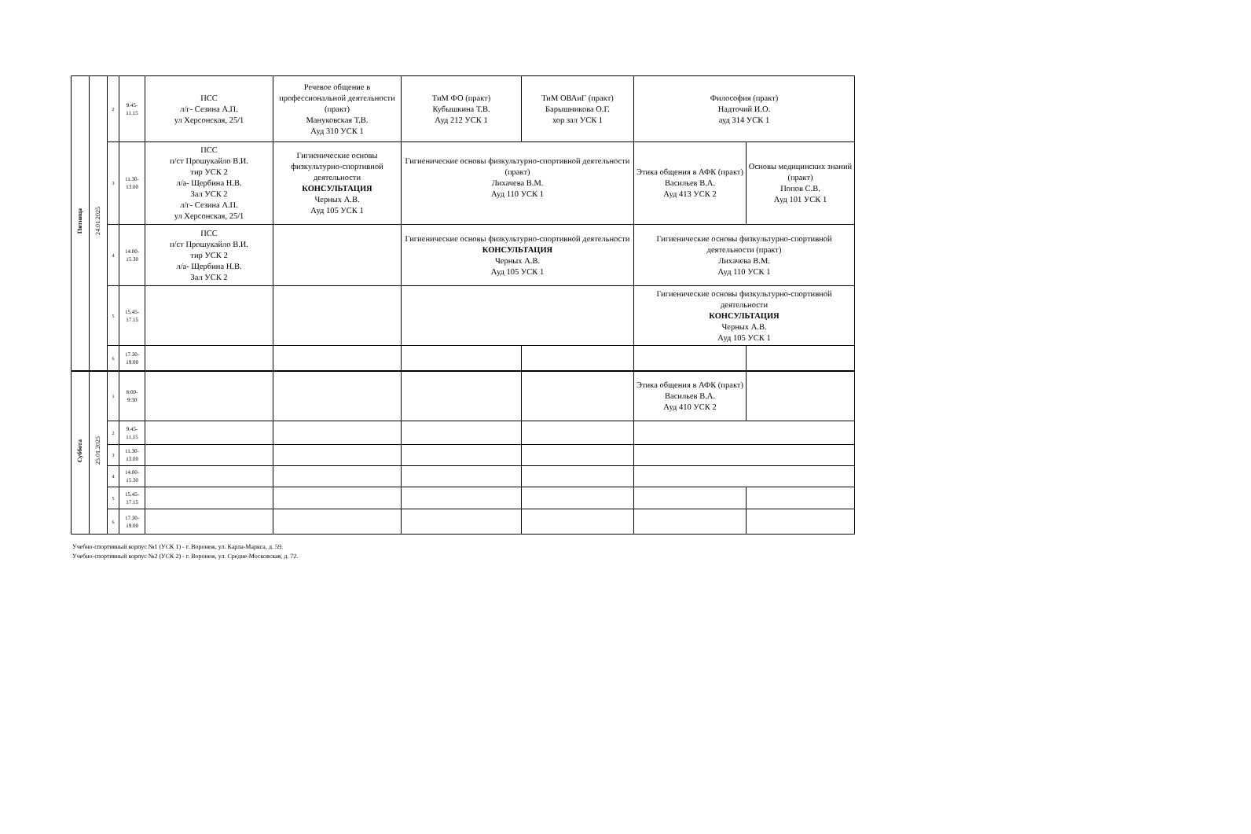| Пятница | 24.01.2025 | 2 | 9.45- 11.15 | ПСС л/г- Сезина А.П. ул Херсонская, 25/1 | Речевое общение в профессиональной деятельности (практ) Мануковская Т.В. Ауд 310 УСК 1 | ТиМ ФО (практ) Кубышкина Т.В. Ауд 212 УСК 1 | ТиМ ОВАиГ (практ) Барышникова О.Г. хор зал УСК 1 | Философия (практ) Надточий И.О. ауд 314 УСК 1 | |
| | | 3 | 11.30- 13.00 | ПСС п/ст Прошукайло В.И. тир УСК 2 л/а- Щербина Н.В. Зал УСК 2 л/г- Сезина А.П. ул Херсонская, 25/1 | Гигиенические основы физкультурно-спортивной деятельности КОНСУЛЬТАЦИЯ Черных А.В. Ауд 105 УСК 1 | Гигиенические основы физкультурно-спортивной деятельности (практ) Лихачева В.М. Ауд 110 УСК 1 | | Этика общения в АФК (практ) Васильев В.А. Ауд 413 УСК 2 | Основы медицинских знаний (практ) Попов С.В. Ауд 101 УСК 1 |
| | | 4 | 14.00- 15.30 | ПСС п/ст Прошукайло В.И. тир УСК 2 л/а- Щербина Н.В. Зал УСК 2 | | Гигиенические основы физкультурно-спортивной деятельности КОНСУЛЬТАЦИЯ Черных А.В. Ауд 105 УСК 1 | | Гигиенические основы физкультурно-спортивной деятельности (практ) Лихачева В.М. Ауд 110 УСК 1 | |
| | | 5 | 15.45- 17.15 | | | | | Гигиенические основы физкультурно-спортивной деятельности КОНСУЛЬТАЦИЯ Черных А.В. Ауд 105 УСК 1 | |
| | | 6 | 17.30- 19.00 | | | | | | |
| Суббота | 25.01.2025 | 1 | 8:00- 9:30 | | | | | Этика общения в АФК (практ) Васильев В.А. Ауд 410 УСК 2 | |
| | | 2 | 9.45- 11.15 | | | | | | |
| | | 3 | 11.30- 13.00 | | | | | | |
| | | 4 | 14.00- 15.30 | | | | | | |
| | | 5 | 15.45- 17.15 | | | | | | |
| | | 6 | 17.30- 19.00 | | | | | | |
Учебно-спортивный корпус №1 (УСК 1) - г. Воронеж, ул. Карла-Маркса, д. 59.
Учебно-спортивный корпус №2 (УСК 2) - г. Воронеж, ул. Средне-Московская, д. 72.